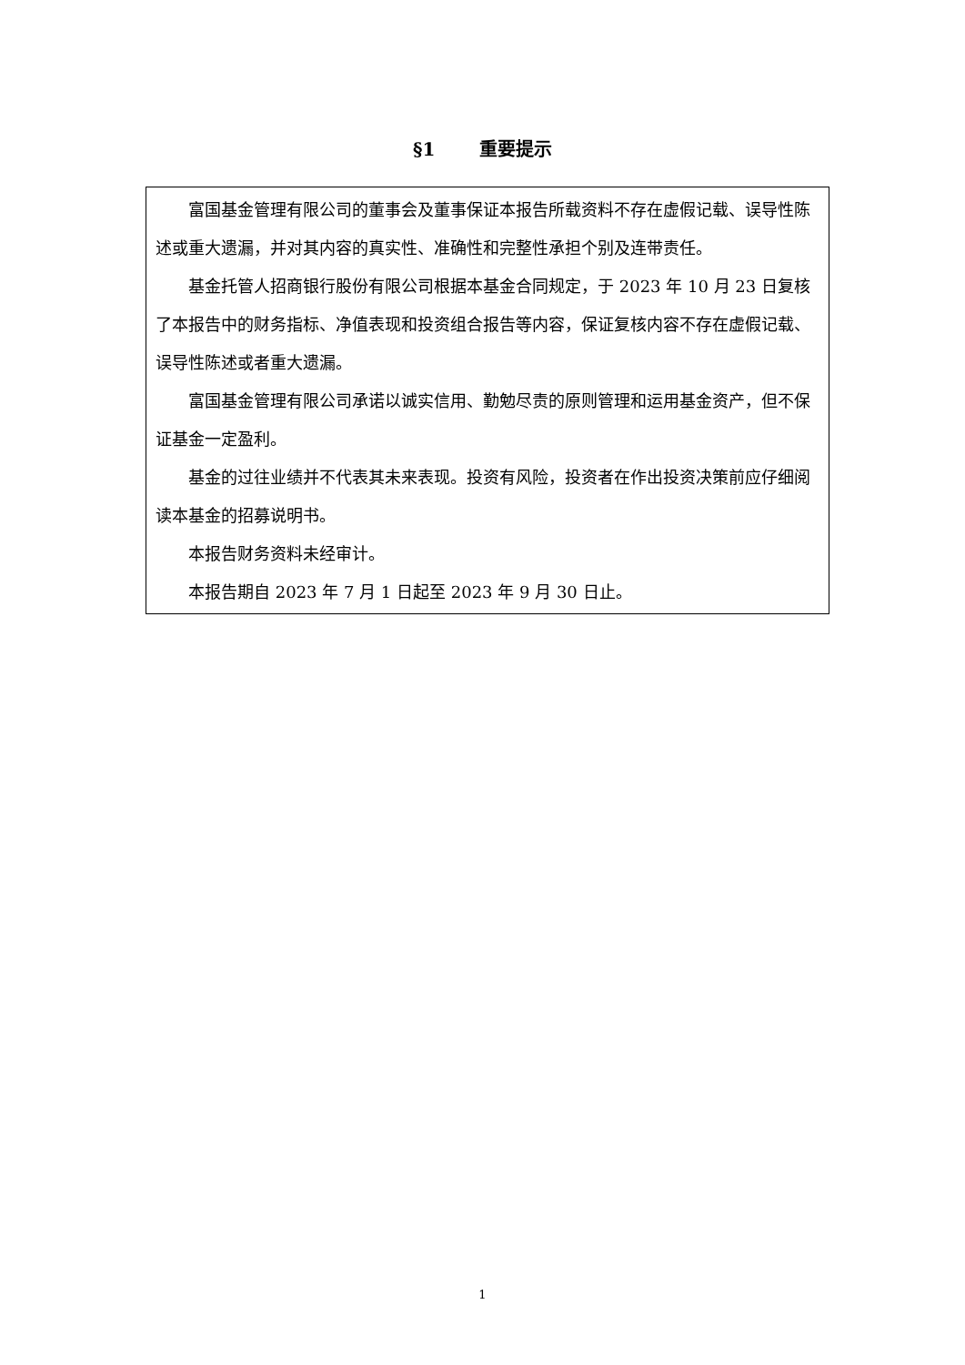§1 重要提示
富国基金管理有限公司的董事会及董事保证本报告所载资料不存在虚假记载、误导性陈述或重大遗漏，并对其内容的真实性、准确性和完整性承担个别及连带责任。
基金托管人招商银行股份有限公司根据本基金合同规定，于 2023 年 10 月 23 日复核了本报告中的财务指标、净值表现和投资组合报告等内容，保证复核内容不存在虚假记载、误导性陈述或者重大遗漏。
富国基金管理有限公司承诺以诚实信用、勤勉尽责的原则管理和运用基金资产，但不保证基金一定盈利。
基金的过往业绩并不代表其未来表现。投资有风险，投资者在作出投资决策前应仔细阅读本基金的招募说明书。
本报告财务资料未经审计。
本报告期自 2023 年 7 月 1 日起至 2023 年 9 月 30 日止。
1